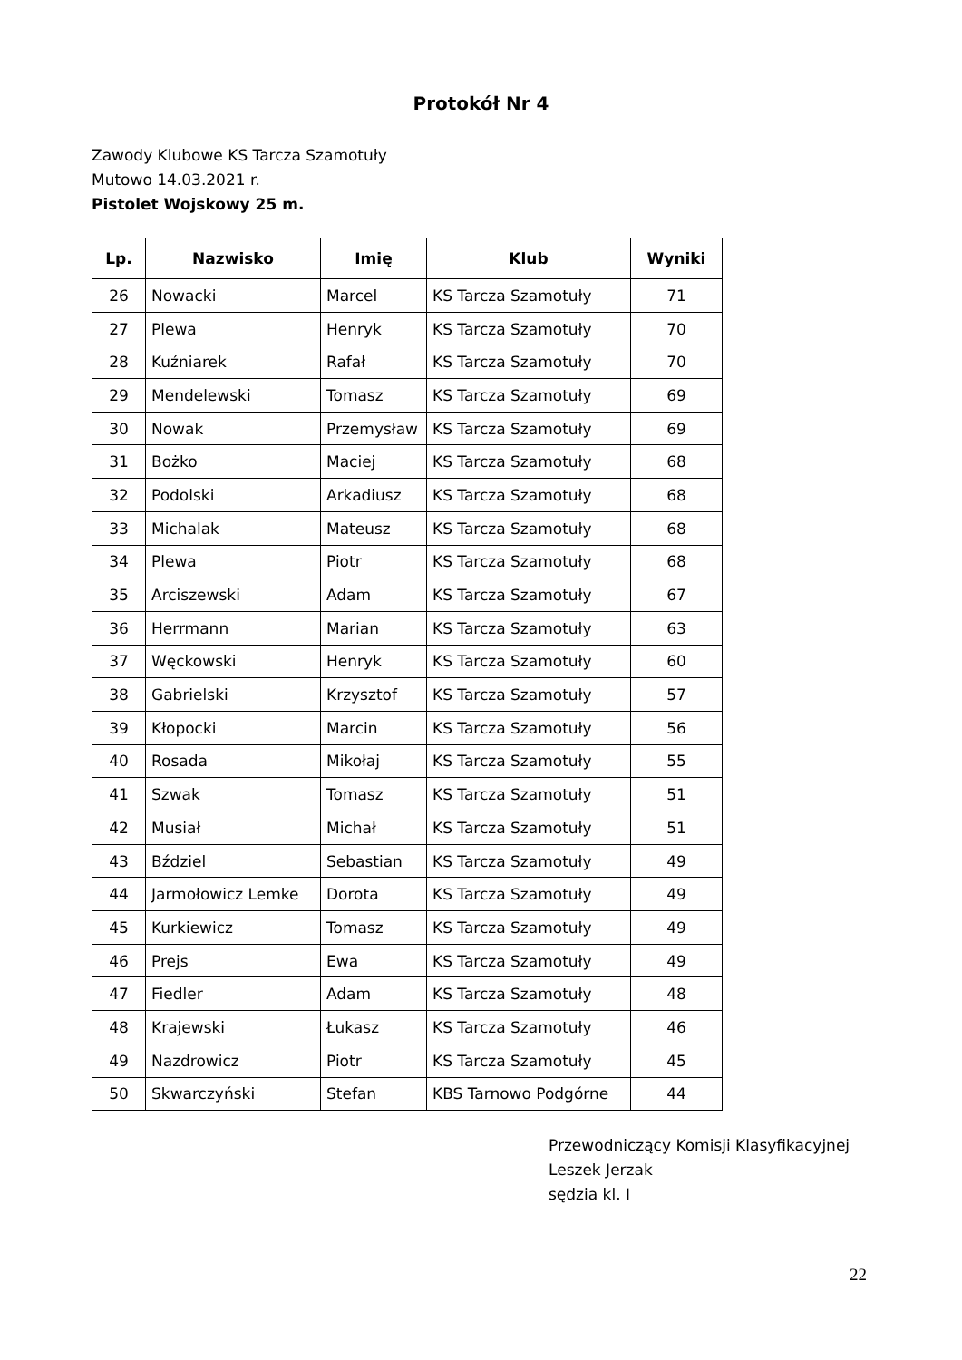Protokół Nr 4
Zawody Klubowe KS Tarcza Szamotuły
Mutowo 14.03.2021 r.
Pistolet Wojskowy 25 m.
| Lp. | Nazwisko | Imię | Klub | Wyniki |
| --- | --- | --- | --- | --- |
| 26 | Nowacki | Marcel | KS Tarcza Szamotuły | 71 |
| 27 | Plewa | Henryk | KS Tarcza Szamotuły | 70 |
| 28 | Kuźniarek | Rafał | KS Tarcza Szamotuły | 70 |
| 29 | Mendelewski | Tomasz | KS Tarcza Szamotuły | 69 |
| 30 | Nowak | Przemysław | KS Tarcza Szamotuły | 69 |
| 31 | Bożko | Maciej | KS Tarcza Szamotuły | 68 |
| 32 | Podolski | Arkadiusz | KS Tarcza Szamotuły | 68 |
| 33 | Michalak | Mateusz | KS Tarcza Szamotuły | 68 |
| 34 | Plewa | Piotr | KS Tarcza Szamotuły | 68 |
| 35 | Arciszewski | Adam | KS Tarcza Szamotuły | 67 |
| 36 | Herrmann | Marian | KS Tarcza Szamotuły | 63 |
| 37 | Węckowski | Henryk | KS Tarcza Szamotuły | 60 |
| 38 | Gabrielski | Krzysztof | KS Tarcza Szamotuły | 57 |
| 39 | Kłopocki | Marcin | KS Tarcza Szamotuły | 56 |
| 40 | Rosada | Mikołaj | KS Tarcza Szamotuły | 55 |
| 41 | Szwak | Tomasz | KS Tarcza Szamotuły | 51 |
| 42 | Musiał | Michał | KS Tarcza Szamotuły | 51 |
| 43 | Bździel | Sebastian | KS Tarcza Szamotuły | 49 |
| 44 | Jarmołowicz Lemke | Dorota | KS Tarcza Szamotuły | 49 |
| 45 | Kurkiewicz | Tomasz | KS Tarcza Szamotuły | 49 |
| 46 | Prejs | Ewa | KS Tarcza Szamotuły | 49 |
| 47 | Fiedler | Adam | KS Tarcza Szamotuły | 48 |
| 48 | Krajewski | Łukasz | KS Tarcza Szamotuły | 46 |
| 49 | Nazdrowicz | Piotr | KS Tarcza Szamotuły | 45 |
| 50 | Skwarczyński | Stefan | KBS Tarnowo Podgórne | 44 |
Przewodniczący Komisji Klasyfikacyjnej
Leszek Jerzak
sędzia kl. I
22